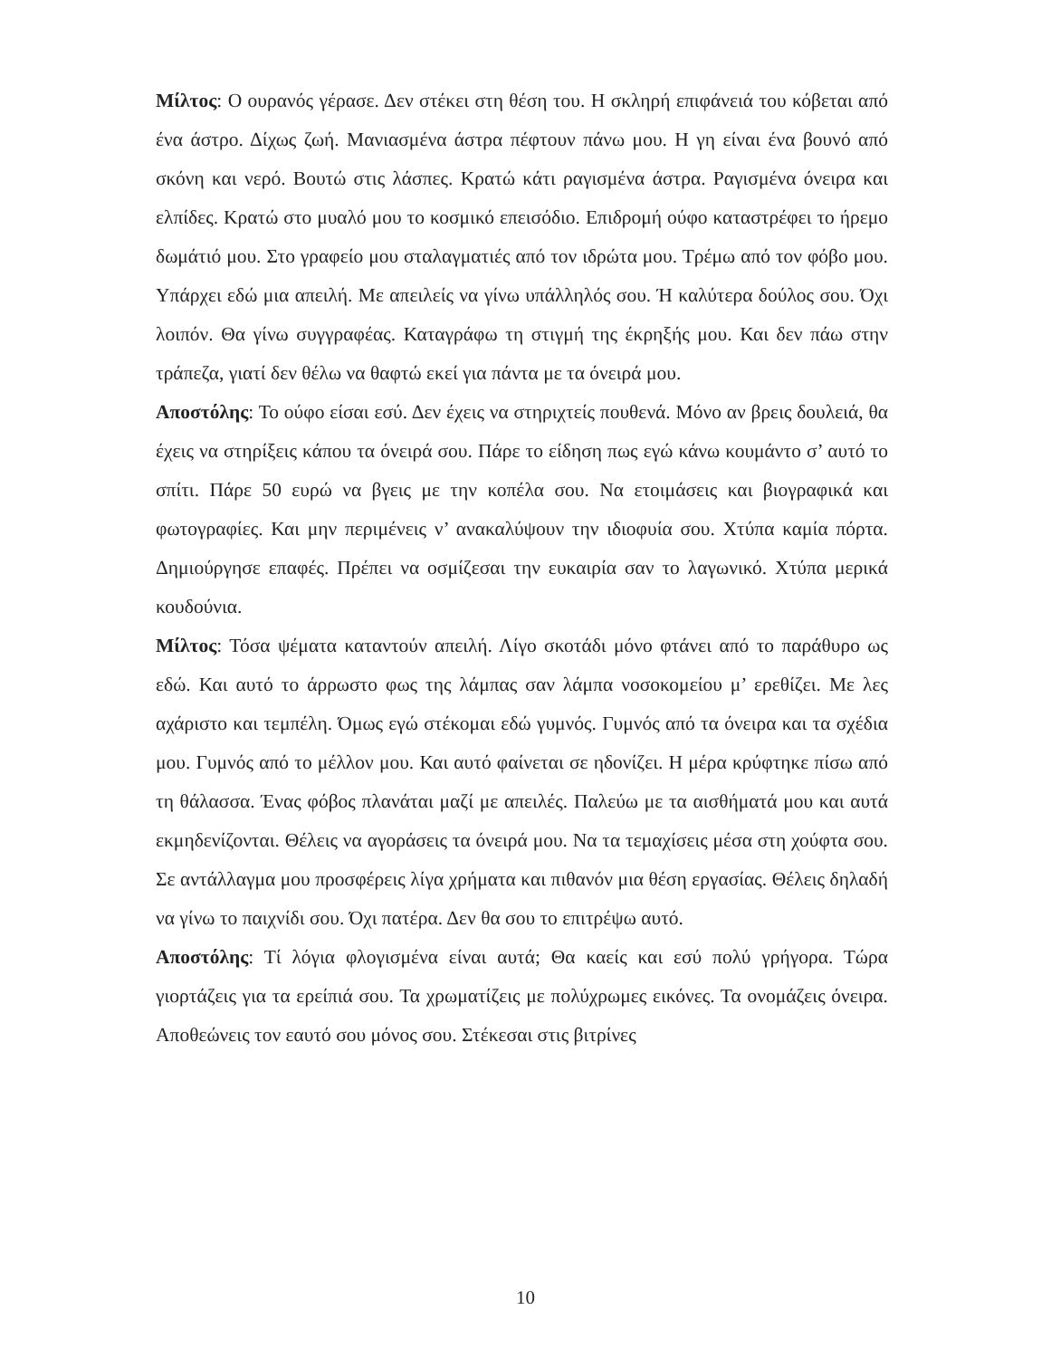Μίλτος: Ο ουρανός γέρασε. Δεν στέκει στη θέση του. Η σκληρή επιφάνειά του κόβεται από ένα άστρο. Δίχως ζωή. Μανιασμένα άστρα πέφτουν πάνω μου. Η γη είναι ένα βουνό από σκόνη και νερό. Βουτώ στις λάσπες. Κρατώ κάτι ραγισμένα άστρα. Ραγισμένα όνειρα και ελπίδες. Κρατώ στο μυαλό μου το κοσμικό επεισόδιο. Επιδρομή ούφο καταστρέφει το ήρεμο δωμάτιό μου. Στο γραφείο μου σταλαγματιές από τον ιδρώτα μου. Τρέμω από τον φόβο μου. Υπάρχει εδώ μια απειλή. Με απειλείς να γίνω υπάλληλός σου. Ή καλύτερα δούλος σου. Όχι λοιπόν. Θα γίνω συγγραφέας. Καταγράφω τη στιγμή της έκρηξής μου. Και δεν πάω στην τράπεζα, γιατί δεν θέλω να θαφτώ εκεί για πάντα με τα όνειρά μου.
Αποστόλης: Το ούφο είσαι εσύ. Δεν έχεις να στηριχτείς πουθενά. Μόνο αν βρεις δουλειά, θα έχεις να στηρίξεις κάπου τα όνειρά σου. Πάρε το είδηση πως εγώ κάνω κουμάντο σ’ αυτό το σπίτι. Πάρε 50 ευρώ να βγεις με την κοπέλα σου. Να ετοιμάσεις και βιογραφικά και φωτογραφίες. Και μην περιμένεις ν’ ανακαλύψουν την ιδιοφυία σου. Χτύπα καμία πόρτα. Δημιούργησε επαφές. Πρέπει να οσμίζεσαι την ευκαιρία σαν το λαγωνικό. Χτύπα μερικά κουδούνια.
Μίλτος: Τόσα ψέματα καταντούν απειλή. Λίγο σκοτάδι μόνο φτάνει από το παράθυρο ως εδώ. Και αυτό το άρρωστο φως της λάμπας σαν λάμπα νοσοκομείου μ’ ερεθίζει. Με λες αχάριστο και τεμπέλη. Όμως εγώ στέκομαι εδώ γυμνός. Γυμνός από τα όνειρα και τα σχέδια μου. Γυμνός από το μέλλον μου. Και αυτό φαίνεται σε ηδονίζει. Η μέρα κρύφτηκε πίσω από τη θάλασσα. Ένας φόβος πλανάται μαζί με απειλές. Παλεύω με τα αισθήματά μου και αυτά εκμηδενίζονται. Θέλεις να αγοράσεις τα όνειρά μου. Να τα τεμαχίσεις μέσα στη χούφτα σου. Σε αντάλλαγμα μου προσφέρεις λίγα χρήματα και πιθανόν μια θέση εργασίας. Θέλεις δηλαδή να γίνω το παιχνίδι σου. Όχι πατέρα. Δεν θα σου το επιτρέψω αυτό.
Αποστόλης: Τί λόγια φλογισμένα είναι αυτά; Θα καείς και εσύ πολύ γρήγορα. Τώρα γιορτάζεις για τα ερείπιά σου. Τα χρωματίζεις με πολύχρωμες εικόνες. Τα ονομάζεις όνειρα. Αποθεώνεις τον εαυτό σου μόνος σου. Στέκεσαι στις βιτρίνες
10